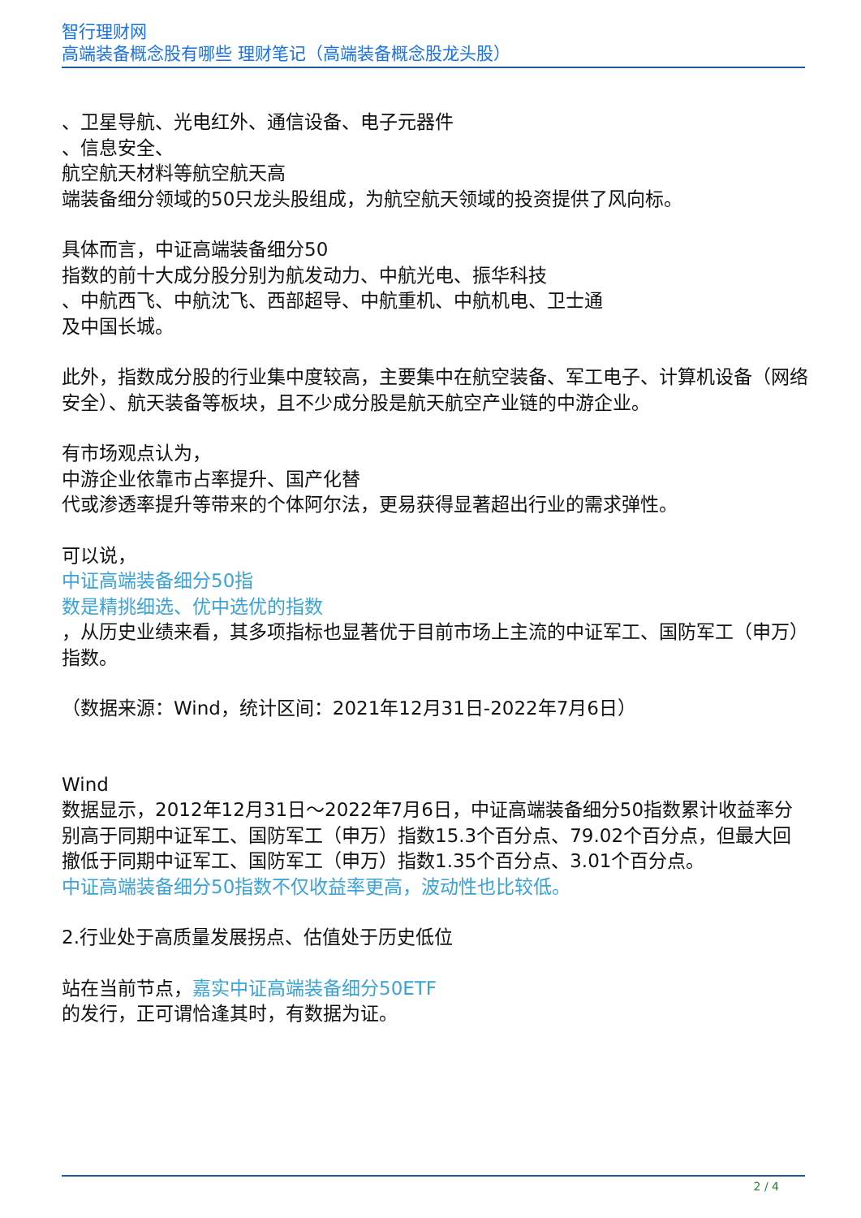智行理财网
高端装备概念股有哪些 理财笔记（高端装备概念股龙头股）
、卫星导航、光电红外、通信设备、电子元器件
、信息安全、
航空航天材料等航空航天高
端装备细分领域的50只龙头股组成，为航空航天领域的投资提供了风向标。
具体而言，中证高端装备细分50
指数的前十大成分股分别为航发动力、中航光电、振华科技
、中航西飞、中航沈飞、西部超导、中航重机、中航机电、卫士通
及中国长城。
此外，指数成分股的行业集中度较高，主要集中在航空装备、军工电子、计算机设备（网络安全）、航天装备等板块，且不少成分股是航天航空产业链的中游企业。
有市场观点认为，
中游企业依靠市占率提升、国产化替
代或渗透率提升等带来的个体阿尔法，更易获得显著超出行业的需求弹性。
可以说，
中证高端装备细分50指
数是精挑细选、优中选优的指数
，从历史业绩来看，其多项指标也显著优于目前市场上主流的中证军工、国防军工（申万）指数。
（数据来源：Wind，统计区间：2021年12月31日-2022年7月6日）
Wind
数据显示，2012年12月31日～2022年7月6日，中证高端装备细分50指数累计收益率分别高于同期中证军工、国防军工（申万）指数15.3个百分点、79.02个百分点，但最大回撤低于同期中证军工、国防军工（申万）指数1.35个百分点、3.01个百分点。
中证高端装备细分50指数不仅收益率更高，波动性也比较低。
2.行业处于高质量发展拐点、估值处于历史低位
站在当前节点，嘉实中证高端装备细分50ETF
的发行，正可谓恰逢其时，有数据为证。
2 / 4